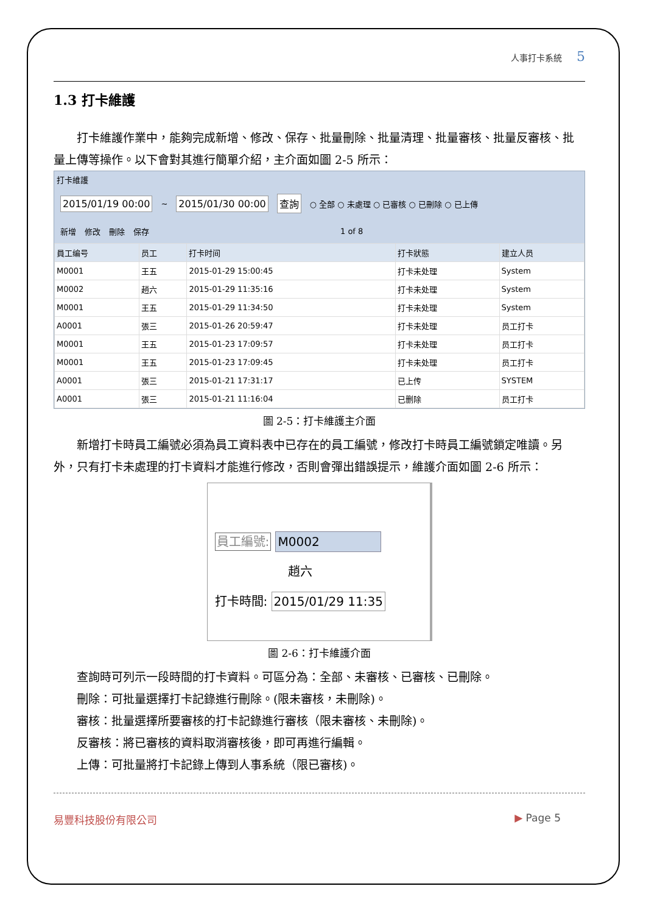人事打卡系統 5
1.3 打卡維護
打卡維護作業中，能夠完成新增、修改、保存、批量刪除、批量清理、批量審核、批量反審核、批量上傳等操作。以下會對其進行簡單介紹，主介面如圖 2-5 所示：
打卡維護
2015/01/19 00:00 ~ 2015/01/30 00:00 查詢 ○ 全部 ○ 未處理 ○ 已審核 ○ 已刪除 ○ 已上傳
新增 修改 刪除 保存 1 of 8
| 員工编号 | 员工 | 打卡时间 | 打卡狀態 | 建立人员 |
| --- | --- | --- | --- | --- |
| M0001 | 王五 | 2015-01-29 15:00:45 | 打卡未处理 | System |
| M0002 | 趙六 | 2015-01-29 11:35:16 | 打卡未处理 | System |
| M0001 | 王五 | 2015-01-29 11:34:50 | 打卡未处理 | System |
| A0001 | 張三 | 2015-01-26 20:59:47 | 打卡未处理 | 员工打卡 |
| M0001 | 王五 | 2015-01-23 17:09:57 | 打卡未处理 | 员工打卡 |
| M0001 | 王五 | 2015-01-23 17:09:45 | 打卡未处理 | 员工打卡 |
| A0001 | 張三 | 2015-01-21 17:31:17 | 已上传 | SYSTEM |
| A0001 | 張三 | 2015-01-21 11:16:04 | 已删除 | 员工打卡 |
圖 2-5：打卡維護主介面
新增打卡時員工編號必須為員工資料表中已存在的員工編號，修改打卡時員工編號鎖定唯讀。另外，只有打卡未處理的打卡資料才能進行修改，否則會彈出錯誤提示，維護介面如圖 2-6 所示：
員工編號: M0002
趙六
打卡時間: 2015/01/29 11:35
圖 2-6：打卡維護介面
查詢時可列示一段時間的打卡資料。可區分為：全部、未審核、已審核、已刪除。
刪除：可批量選擇打卡記錄進行刪除。(限未審核，未刪除)。
審核：批量選擇所要審核的打卡記錄進行審核（限未審核、未刪除)。
反審核：將已審核的資料取消審核後，即可再進行編輯。
上傳：可批量將打卡記錄上傳到人事系統（限已審核)。
易豐科技股份有限公司 ▶ Page 5